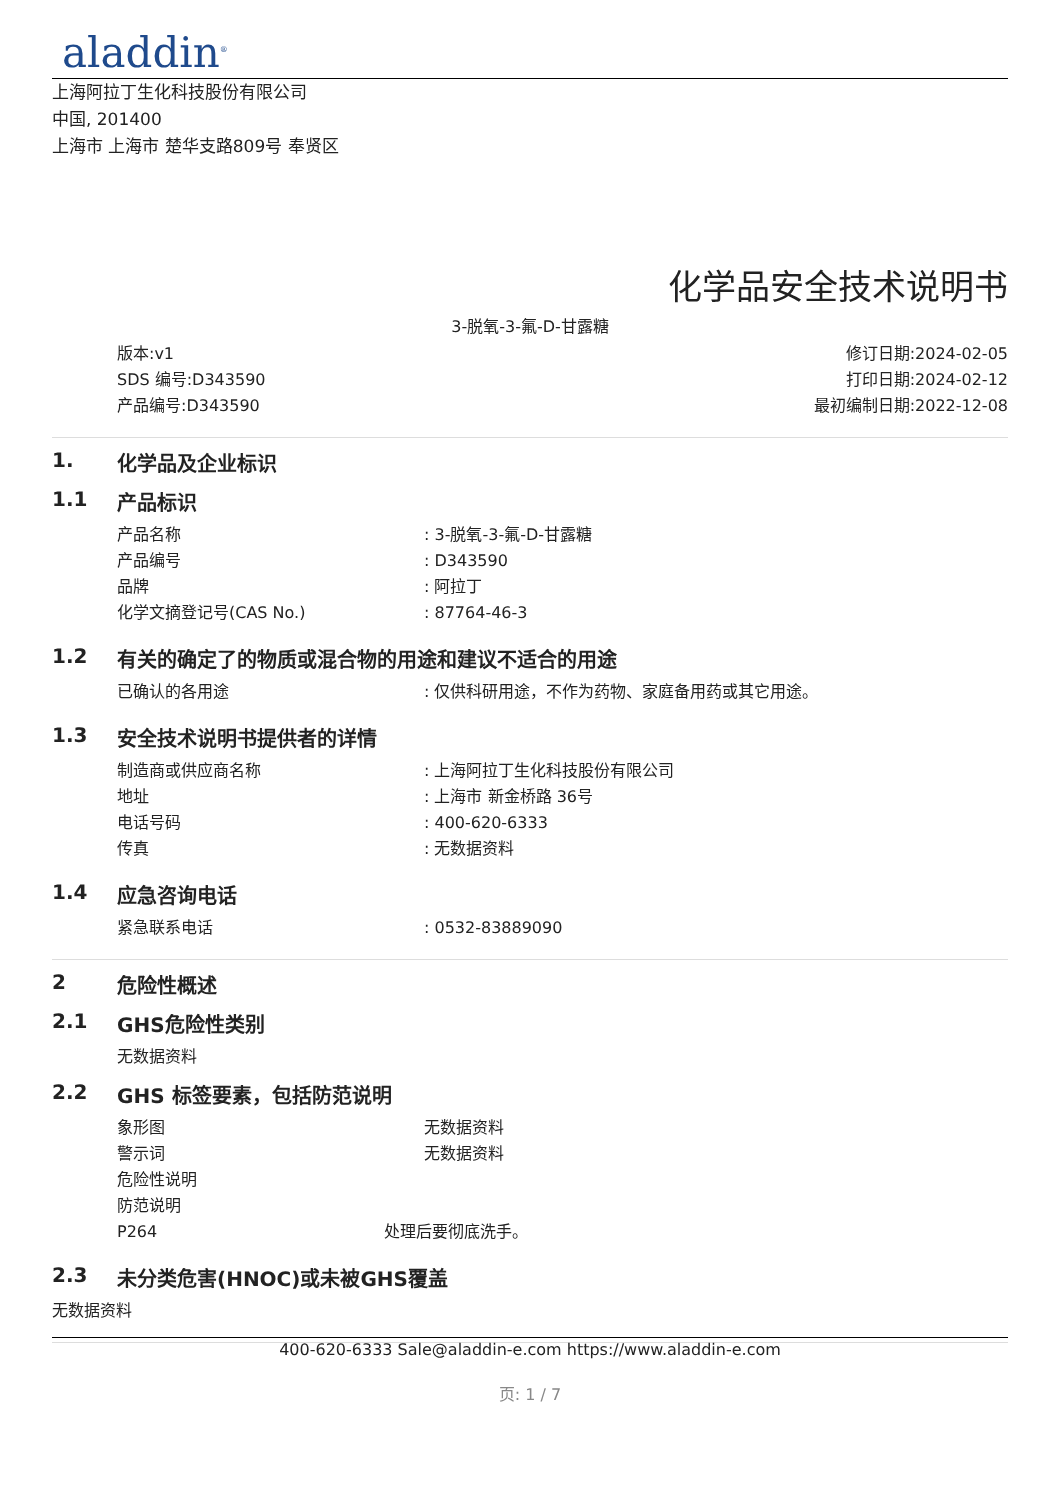aladdin<sup>®</sup>
上海阿拉丁生化科技股份有限公司
中国, 201400
上海市 上海市 楚华支路809号 奉贤区
化学品安全技术说明书
3-脱氧-3-氟-D-甘露糖
版本:v1
SDS 编号:D343590
产品编号:D343590
修订日期:2024-02-05
打印日期:2024-02-12
最初编制日期:2022-12-08
1. 化学品及企业标识
1.1 产品标识
产品名称: 3-脱氧-3-氟-D-甘露糖
产品编号: D343590
品牌: 阿拉丁
化学文摘登记号(CAS No.): 87764-46-3
1.2 有关的确定了的物质或混合物的用途和建议不适合的用途
已确认的各用途: 仅供科研用途，不作为药物、家庭备用药或其它用途。
1.3 安全技术说明书提供者的详情
制造商或供应商名称: 上海阿拉丁生化科技股份有限公司
地址: 上海市 新金桥路 36号
电话号码: 400-620-6333
传真: 无数据资料
1.4 应急咨询电话
紧急联系电话: 0532-83889090
2 危险性概述
2.1 GHS危险性类别
无数据资料
2.2 GHS 标签要素，包括防范说明
象形图 无数据资料
警示词 无数据资料
危险性说明
防范说明
P264 处理后要彻底洗手。
2.3 未分类危害(HNOC)或未被GHS覆盖
无数据资料
400-620-6333 Sale@aladdin-e.com https://www.aladdin-e.com
页: 1 / 7